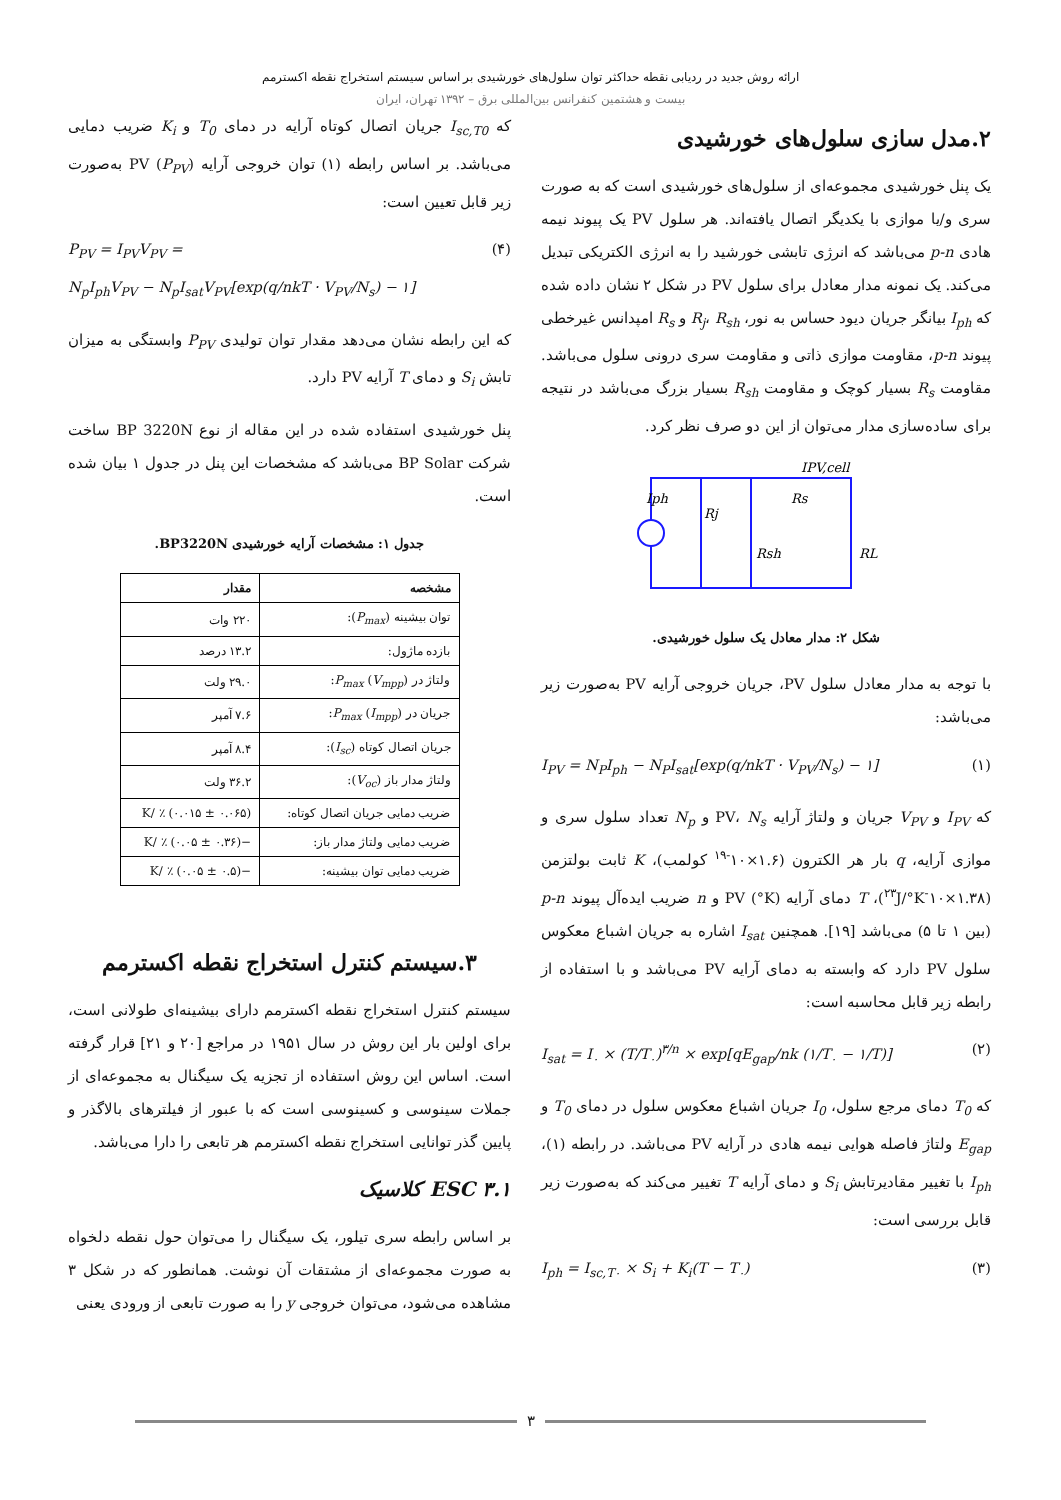ارائه روش جدید در ردیابی نقطه حداکثر توان سلول‌های خورشیدی بر اساس سیستم استخراج نقطه اکسترمم
بیست و هشتمین کنفرانس بین‌المللی برق – ۱۳۹۲ تهران، ایران
۲.مدل سازی سلول‌های خورشیدی
یک پنل خورشیدی مجموعه‌ای از سلول‌های خورشیدی است که به صورت سری و/یا موازی با یکدیگر اتصال یافته‌اند. هر سلول PV یک پیوند نیمه هادی p-n می‌باشد که انرژی تابشی خورشید را به انرژی الکتریکی تبدیل می‌کند. یک نمونه مدار معادل برای سلول PV در شکل ۲ نشان داده شده که I<sub>ph</sub> بیانگر جریان دیود حساس به نور، R<sub>j</sub>، R<sub>sh</sub> و R<sub>s</sub> امپدانس غیرخطی پیوند p-n، مقاومت موازی ذاتی و مقاومت سری درونی سلول می‌باشد. مقاومت R<sub>s</sub> بسیار کوچک و مقاومت R<sub>sh</sub> بسیار بزرگ می‌باشد در نتیجه برای ساده‌سازی مدار می‌توان از این دو صرف نظر کرد.
Iph
Rj
Rsh
Rs
IPV,cell
RL
شکل ۲: مدار معادل یک سلول خورشیدی.
با توجه به مدار معادل سلول PV، جریان خروجی آرایه PV به‌صورت زیر می‌باشد:
I<sub>PV</sub> = N<sub>P</sub>I<sub>ph</sub> − N<sub>P</sub>I<sub>sat</sub>[exp(q/nkT · V<sub>PV</sub>/N<sub>s</sub>) − ۱] (۱)
که I<sub>PV</sub> و V<sub>PV</sub> جریان و ولتاژ آرایه PV، N<sub>s</sub> و N<sub>p</sub> تعداد سلول سری و موازی آرایه، q بار هر الکترون (۱.۶×۱۰<sup>-۱۹</sup> کولمب)، K ثابت بولتزمن (۱.۳۸×۱۰<sup>-۲۳</sup>J/°K)، T دمای آرایه PV (°K) و n ضریب ایده‌آل پیوند p-n (بین ۱ تا ۵) می‌باشد [۱۹]. همچنین I<sub>sat</sub> اشاره به جریان اشباع معکوس سلول PV دارد که وابسته به دمای آرایه PV می‌باشد و با استفاده از رابطه زیر قابل محاسبه است:
I<sub>sat</sub> = I<sub>۰</sub> × (T/T<sub>۰</sub>)<sup>۳/n</sup> × exp[qE<sub>gap</sub>/nk (۱/T<sub>۰</sub> − ۱/T)] (۲)
که T<sub>0</sub> دمای مرجع سلول، I<sub>0</sub> جریان اشباع معکوس سلول در دمای T<sub>0</sub> و E<sub>gap</sub> ولتاژ فاصله هوایی نیمه هادی در آرایه PV می‌باشد. در رابطه (۱)، I<sub>ph</sub> با تغییر مقادیرتابش S<sub>i</sub> و دمای آرایه T تغییر می‌کند که به‌صورت زیر قابل بررسی است:
I<sub>ph</sub> = I<sub>sc,T۰</sub> × S<sub>i</sub> + K<sub>i</sub>(T − T<sub>۰</sub>) (۳)
که I<sub>sc,T0</sub> جریان اتصال کوتاه آرایه در دمای T<sub>0</sub> و K<sub>i</sub> ضریب دمایی می‌باشد. بر اساس رابطه (۱) توان خروجی آرایه PV (P<sub>PV</sub>) به‌صورت زیر قابل تعیین است:
P<sub>PV</sub> = I<sub>PV</sub>V<sub>PV</sub> =
N<sub>p</sub>I<sub>ph</sub>V<sub>PV</sub> − N<sub>p</sub>I<sub>sat</sub>V<sub>PV</sub>[exp(q/nkT · V<sub>PV</sub>/N<sub>s</sub>) − ۱] (۴)
که این رابطه نشان می‌دهد مقدار توان تولیدی P<sub>PV</sub> وابستگی به میزان تابش S<sub>i</sub> و دمای T آرایه PV دارد.
پنل خورشیدی استفاده شده در این مقاله از نوع BP 3220N ساخت شرکت BP Solar می‌باشد که مشخصات این پنل در جدول ۱ بیان شده است.
جدول ۱: مشخصات آرایه خورشیدی BP3220N.
| مشخصه | مقدار |
| --- | --- |
| توان بیشینه ( P<sub>max</sub> ): | ۲۲۰ وات |
| بازده ماژول: | ۱۳.۲ درصد |
| ولتاژ در P<sub>max</sub> ( V<sub>mpp</sub> ): | ۲۹.۰ ولت |
| جریان در P<sub>max</sub> ( I<sub>mpp</sub> ): | ۷.۶ آمپر |
| جریان اتصال کوتاه ( I<sub>sc</sub> ): | ۸.۴ آمپر |
| ولتاژ مدار باز ( V<sub>oc</sub> ): | ۳۶.۲ ولت |
| ضریب دمایی جریان اتصال کوتاه: | (۰.۰۶۵ ± ۰.۰۱۵) ٪ /K |
| ضریب دمایی ولتاژ مدار باز: | −(۰.۳۶ ± ۰.۰۵) ٪ /K |
| ضریب دمایی توان بیشینه: | −(۰.۵ ± ۰.۰۵) ٪ /K |
۳.سیستم کنترل استخراج نقطه اکسترمم
سیستم کنترل استخراج نقطه اکسترمم دارای بیشینه‌ای طولانی است، برای اولین بار این روش در سال ۱۹۵۱ در مراجع [۲۰ و ۲۱] قرار گرفته است. اساس این روش استفاده از تجزیه یک سیگنال به مجموعه‌ای از جملات سینوسی و کسینوسی است که با عبور از فیلترهای بالاگذر و پایین گذر توانایی استخراج نقطه اکسترمم هر تابعی را دارا می‌باشد.
۳.۱ ESC کلاسیک
بر اساس رابطه سری تیلور، یک سیگنال را می‌توان حول نقطه دلخواه به صورت مجموعه‌ای از مشتقات آن نوشت. همانطور که در شکل ۳ مشاهده می‌شود، می‌توان خروجی y را به صورت تابعی از ورودی یعنی
۳